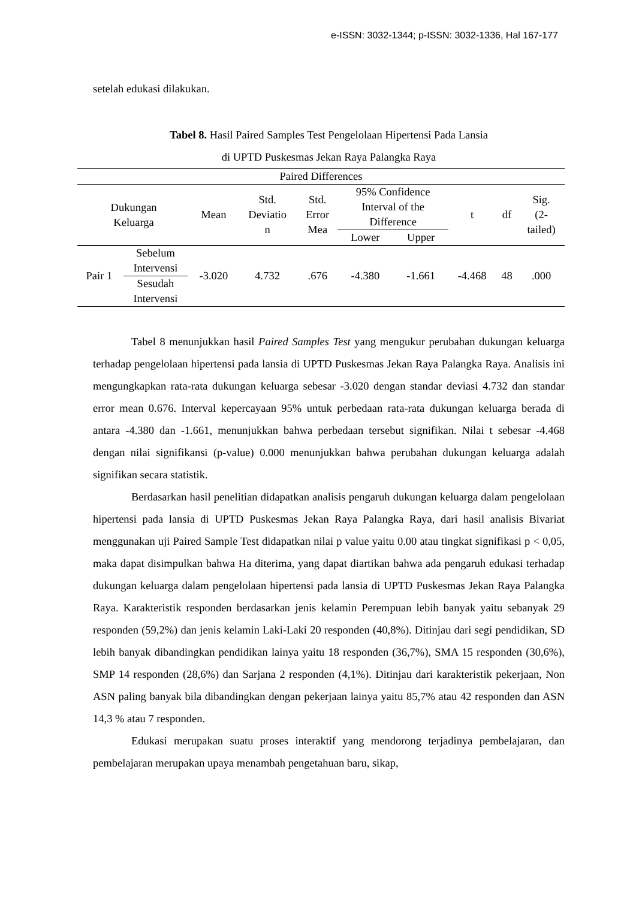e-ISSN: 3032-1344; p-ISSN: 3032-1336, Hal 167-177
setelah edukasi dilakukan.
Tabel 8. Hasil Paired Samples Test Pengelolaan Hipertensi Pada Lansia
di UPTD Puskesmas Jekan Raya Palangka Raya
| Paired Differences | | | | | | | | | |
| --- | --- | --- | --- | --- | --- | --- | --- | --- | --- |
| Dukungan Keluarga | | Mean | Std. Deviatio n | Std. Error Mea | 95% Confidence Interval of the Difference | | t | df | Sig. (2- tailed) |
| | | | | | Lower | Upper | | | |
| Pair 1 | Sebelum Intervensi Sesudah Intervensi | -3.020 | 4.732 | .676 | -4.380 | -1.661 | -4.468 | 48 | .000 |
Tabel 8 menunjukkan hasil Paired Samples Test yang mengukur perubahan dukungan keluarga terhadap pengelolaan hipertensi pada lansia di UPTD Puskesmas Jekan Raya Palangka Raya. Analisis ini mengungkapkan rata-rata dukungan keluarga sebesar -3.020 dengan standar deviasi 4.732 dan standar error mean 0.676. Interval kepercayaan 95% untuk perbedaan rata-rata dukungan keluarga berada di antara -4.380 dan -1.661, menunjukkan bahwa perbedaan tersebut signifikan. Nilai t sebesar -4.468 dengan nilai signifikansi (p-value) 0.000 menunjukkan bahwa perubahan dukungan keluarga adalah signifikan secara statistik.
Berdasarkan hasil penelitian didapatkan analisis pengaruh dukungan keluarga dalam pengelolaan hipertensi pada lansia di UPTD Puskesmas Jekan Raya Palangka Raya, dari hasil analisis Bivariat menggunakan uji Paired Sample Test didapatkan nilai p value yaitu 0.00 atau tingkat signifikasi p < 0,05, maka dapat disimpulkan bahwa Ha diterima, yang dapat diartikan bahwa ada pengaruh edukasi terhadap dukungan keluarga dalam pengelolaan hipertensi pada lansia di UPTD Puskesmas Jekan Raya Palangka Raya. Karakteristik responden berdasarkan jenis kelamin Perempuan lebih banyak yaitu sebanyak 29 responden (59,2%) dan jenis kelamin Laki-Laki 20 responden (40,8%). Ditinjau dari segi pendidikan, SD lebih banyak dibandingkan pendidikan lainya yaitu 18 responden (36,7%), SMA 15 responden (30,6%), SMP 14 responden (28,6%) dan Sarjana 2 responden (4,1%). Ditinjau dari karakteristik pekerjaan, Non ASN paling banyak bila dibandingkan dengan pekerjaan lainya yaitu 85,7% atau 42 responden dan ASN 14,3 % atau 7 responden.
Edukasi merupakan suatu proses interaktif yang mendorong terjadinya pembelajaran, dan pembelajaran merupakan upaya menambah pengetahuan baru, sikap,